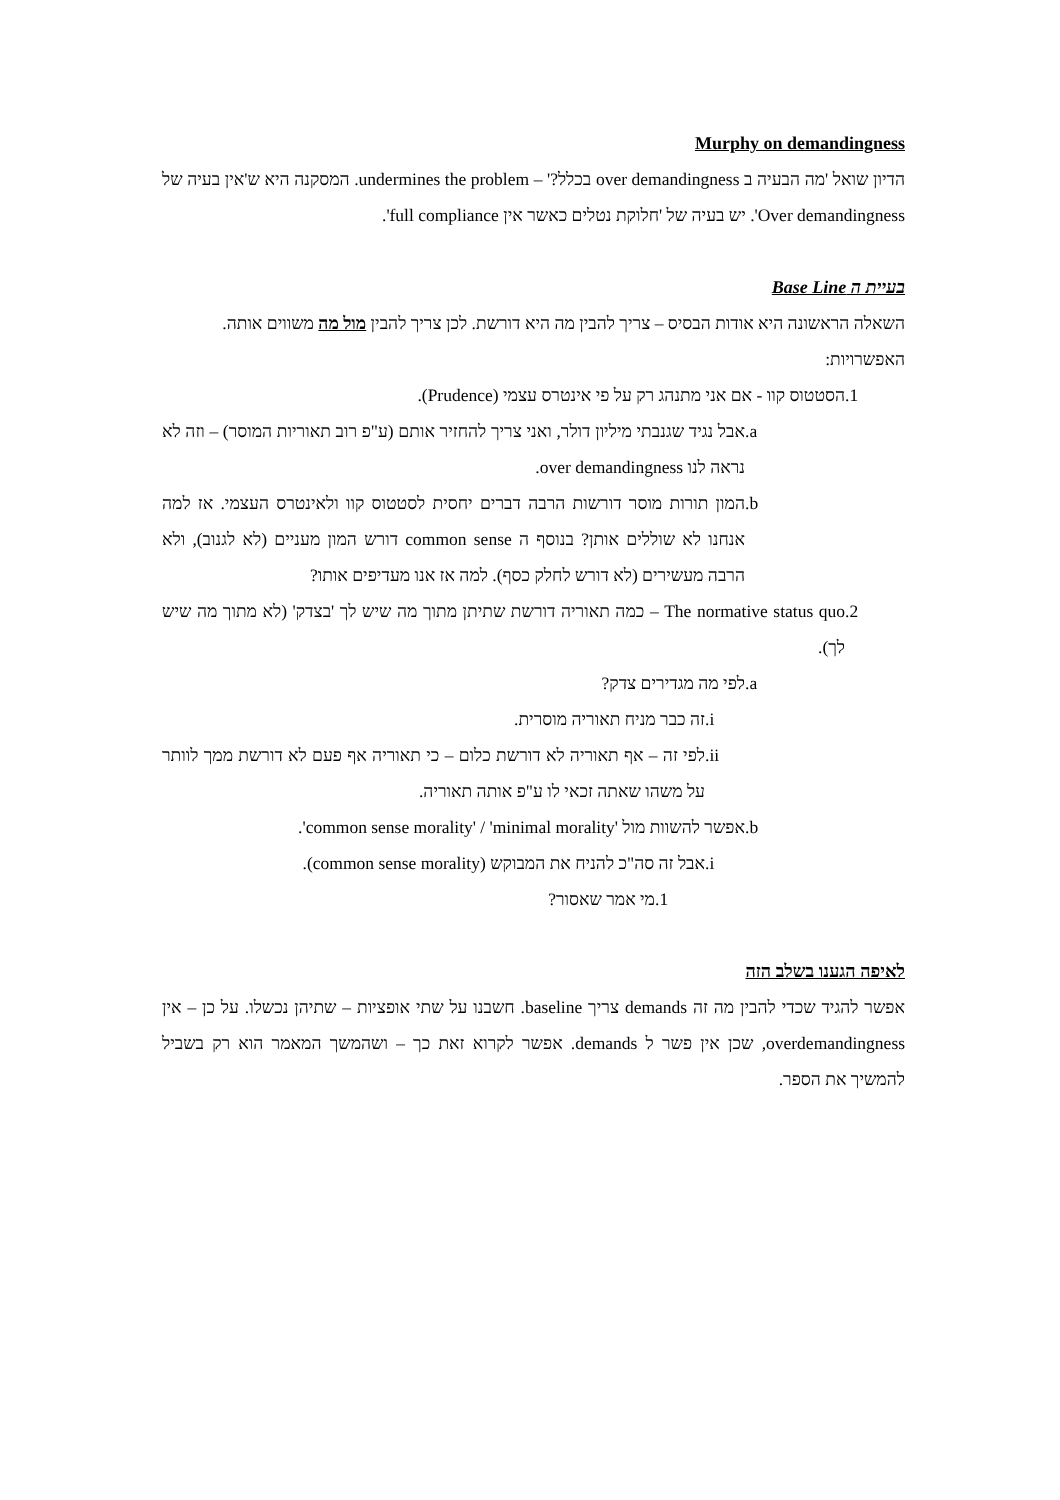Murphy on demandingness
הדיון שואל 'מה הבעיה ב over demandingness בכלל?' – undermines the problem. המסקנה היא ש'אין בעיה של Over demandingness'. יש בעיה של 'חלוקת נטלים כאשר אין full compliance'.
בעיית ה Base Line
השאלה הראשונה היא אודות הבסיס – צריך להבין מה היא דורשת. לכן צריך להבין מול מה משווים אותה.
האפשרויות:
.1 הסטטוס קוו - אם אני מתנהג רק על פי אינטרס עצמי (Prudence).
.a אבל נגיד שגנבתי מיליון דולר, ואני צריך להחזיר אותם (ע"פ רוב תאוריות המוסר) – וזה לא נראה לנו over demandingness.
.b המון תורות מוסר דורשות הרבה דברים יחסית לסטטוס קוו ולאינטרס העצמי. אז למה אנחנו לא שוללים אותן? בנוסף ה common sense דורש המון מעניים (לא לגנוב), ולא הרבה מעשירים (לא דורש לחלק כסף). למה אז אנו מעדיפים אותו?
.2 The normative status quo – כמה תאוריה דורשת שתיתן מתוך מה שיש לך 'בצדק' (לא מתוך מה שיש לך).
.a לפי מה מגדירים צדק?
.i זה כבר מניח תאוריה מוסרית.
.ii לפי זה – אף תאוריה לא דורשת כלום – כי תאוריה אף פעם לא דורשת ממך לוותר על משהו שאתה זכאי לו ע"פ אותה תאוריה.
.b אפשר להשוות מול 'common sense morality' / 'minimal morality'.
.i אבל זה סה"כ להניח את המבוקש (common sense morality).
.1 מי אמר שאסור?
לאיפה הגענו בשלב הזה
אפשר להגיד שכדי להבין מה זה demands צריך baseline. חשבנו על שתי אופציות – שתיהן נכשלו. על כן – אין overdemandingness, שכן אין פשר ל demands. אפשר לקרוא זאת כך – ושהמשך המאמר הוא רק בשביל להמשיך את הספר.